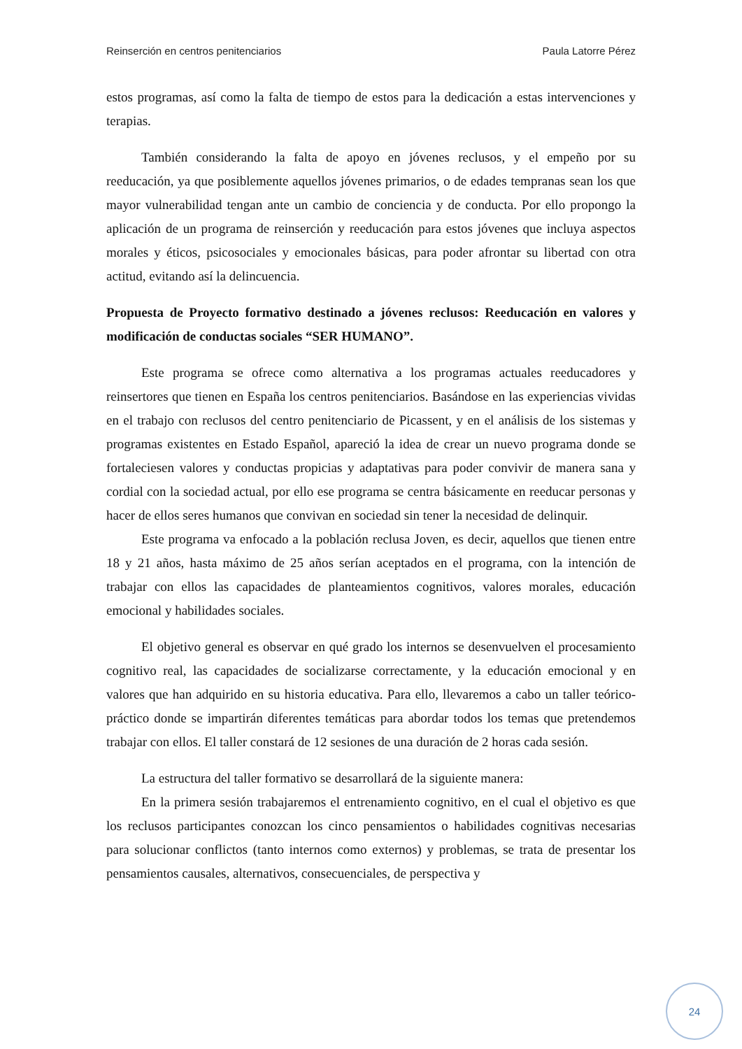Reinserción en centros penitenciarios Paula Latorre Pérez
estos programas, así como la falta de tiempo de estos para la dedicación a estas intervenciones y terapias.
También considerando la falta de apoyo en jóvenes reclusos, y el empeño por su reeducación, ya que posiblemente aquellos jóvenes primarios, o de edades tempranas sean los que mayor vulnerabilidad tengan ante un cambio de conciencia y de conducta. Por ello propongo la aplicación de un programa de reinserción y reeducación para estos jóvenes que incluya aspectos morales y éticos, psicosociales y emocionales básicas, para poder afrontar su libertad con otra actitud, evitando así la delincuencia.
Propuesta de Proyecto formativo destinado a jóvenes reclusos: Reeducación en valores y modificación de conductas sociales “SER HUMANO”.
Este programa se ofrece como alternativa a los programas actuales reeducadores y reinsertores que tienen en España los centros penitenciarios. Basándose en las experiencias vividas en el trabajo con reclusos del centro penitenciario de Picassent, y en el análisis de los sistemas y programas existentes en Estado Español, apareció la idea de crear un nuevo programa donde se fortaleciesen valores y conductas propicias y adaptativas para poder convivir de manera sana y cordial con la sociedad actual, por ello ese programa se centra básicamente en reeducar personas y hacer de ellos seres humanos que convivan en sociedad sin tener la necesidad de delinquir.
Este programa va enfocado a la población reclusa Joven, es decir, aquellos que tienen entre 18 y 21 años, hasta máximo de 25 años serían aceptados en el programa, con la intención de trabajar con ellos las capacidades de planteamientos cognitivos, valores morales, educación emocional y habilidades sociales.
El objetivo general es observar en qué grado los internos se desenvuelven el procesamiento cognitivo real, las capacidades de socializarse correctamente, y la educación emocional y en valores que han adquirido en su historia educativa. Para ello, llevaremos a cabo un taller teórico-práctico donde se impartirán diferentes temáticas para abordar todos los temas que pretendemos trabajar con ellos. El taller constará de 12 sesiones de una duración de 2 horas cada sesión.
La estructura del taller formativo se desarrollará de la siguiente manera:
En la primera sesión trabajaremos el entrenamiento cognitivo, en el cual el objetivo es que los reclusos participantes conozcan los cinco pensamientos o habilidades cognitivas necesarias para solucionar conflictos (tanto internos como externos) y problemas, se trata de presentar los pensamientos causales, alternativos, consecuenciales, de perspectiva y
24